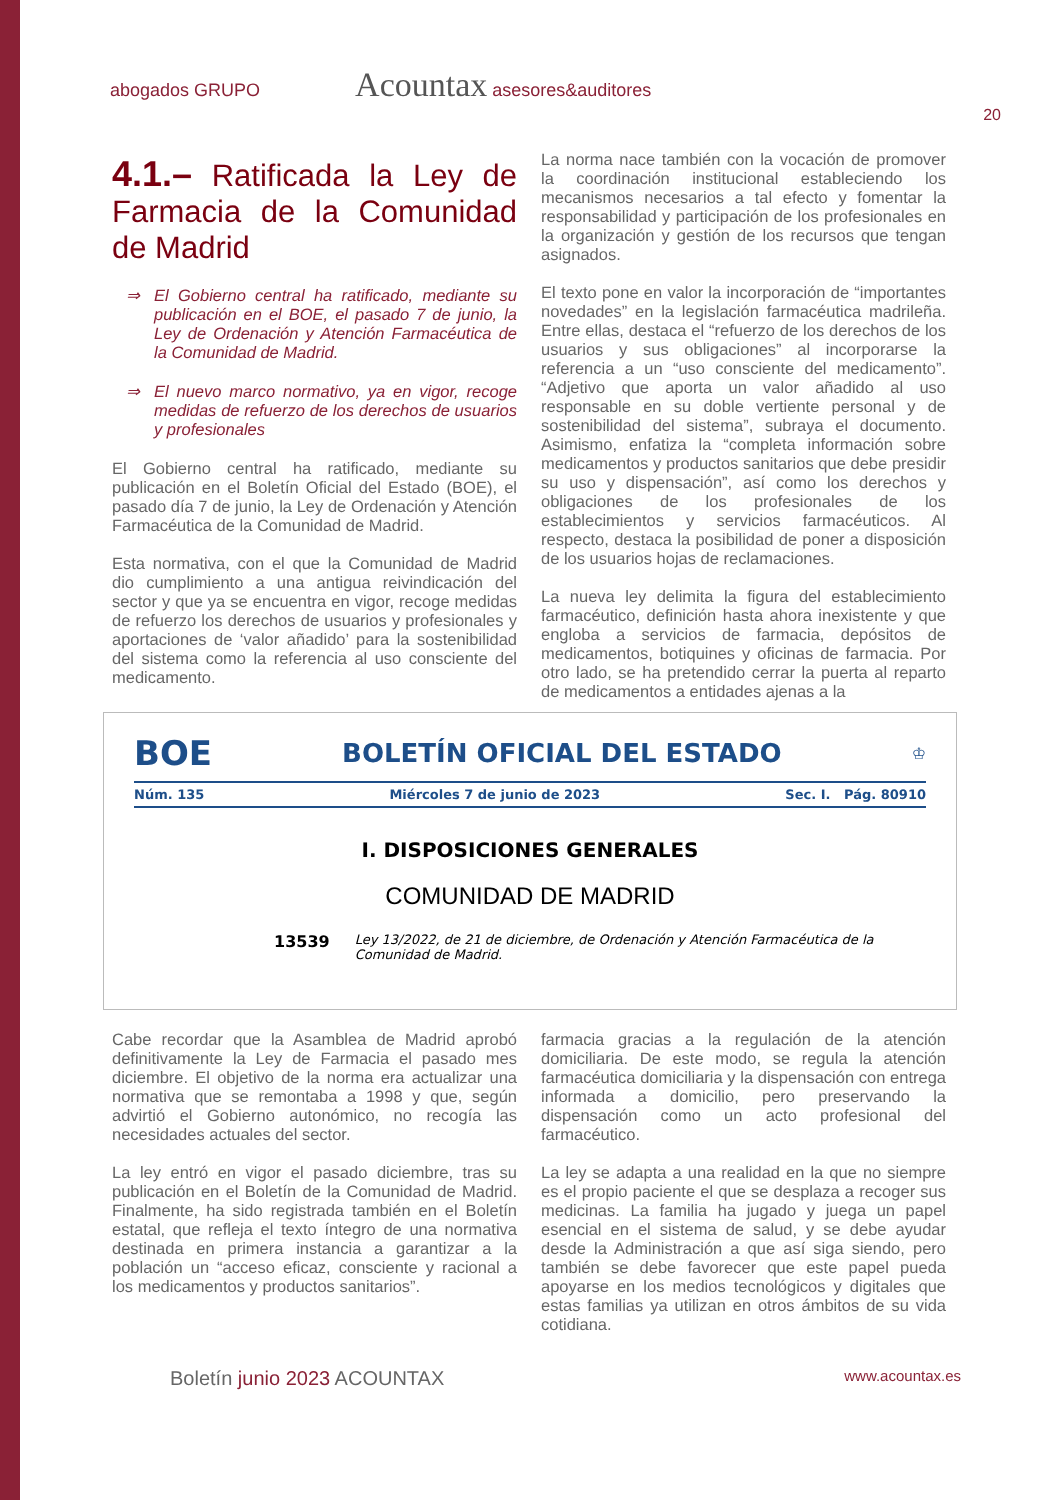abogados GRUPO Acountax asesores&auditores
20
4.1.– Ratificada la Ley de Farmacia de la Comunidad de Madrid
⇒ El Gobierno central ha ratificado, mediante su publicación en el BOE, el pasado 7 de junio, la Ley de Ordenación y Atención Farmacéutica de la Comunidad de Madrid.
⇒ El nuevo marco normativo, ya en vigor, recoge medidas de refuerzo de los derechos de usuarios y profesionales
El Gobierno central ha ratificado, mediante su publicación en el Boletín Oficial del Estado (BOE), el pasado día 7 de junio, la Ley de Ordenación y Atención Farmacéutica de la Comunidad de Madrid.
Esta normativa, con el que la Comunidad de Madrid dio cumplimiento a una antigua reivindicación del sector y que ya se encuentra en vigor, recoge medidas de refuerzo los derechos de usuarios y profesionales y aportaciones de ‘valor añadido’ para la sostenibilidad del sistema como la referencia al uso consciente del medicamento.
La norma nace también con la vocación de promover la coordinación institucional estableciendo los mecanismos necesarios a tal efecto y fomentar la responsabilidad y participación de los profesionales en la organización y gestión de los recursos que tengan asignados.
El texto pone en valor la incorporación de “importantes novedades” en la legislación farmacéutica madrileña. Entre ellas, destaca el “refuerzo de los derechos de los usuarios y sus obligaciones” al incorporarse la referencia a un “uso consciente del medicamento”. “Adjetivo que aporta un valor añadido al uso responsable en su doble vertiente personal y de sostenibilidad del sistema”, subraya el documento. Asimismo, enfatiza la “completa información sobre medicamentos y productos sanitarios que debe presidir su uso y dispensación”, así como los derechos y obligaciones de los profesionales de los establecimientos y servicios farmacéuticos. Al respecto, destaca la posibilidad de poner a disposición de los usuarios hojas de reclamaciones.
La nueva ley delimita la figura del establecimiento farmacéutico, definición hasta ahora inexistente y que engloba a servicios de farmacia, depósitos de medicamentos, botiquines y oficinas de farmacia. Por otro lado, se ha pretendido cerrar la puerta al reparto de medicamentos a entidades ajenas a la
BOE BOLETÍN OFICIAL DEL ESTADO ♔
Núm. 135 Miércoles 7 de junio de 2023 Sec. I. Pág. 80910
I. DISPOSICIONES GENERALES
COMUNIDAD DE MADRID
13539 Ley 13/2022, de 21 de diciembre, de Ordenación y Atención Farmacéutica de la Comunidad de Madrid.
Cabe recordar que la Asamblea de Madrid aprobó definitivamente la Ley de Farmacia el pasado mes diciembre. El objetivo de la norma era actualizar una normativa que se remontaba a 1998 y que, según advirtió el Gobierno autonómico, no recogía las necesidades actuales del sector.
La ley entró en vigor el pasado diciembre, tras su publicación en el Boletín de la Comunidad de Madrid. Finalmente, ha sido registrada también en el Boletín estatal, que refleja el texto íntegro de una normativa destinada en primera instancia a garantizar a la población un “acceso eficaz, consciente y racional a los medicamentos y productos sanitarios”.
farmacia gracias a la regulación de la atención domiciliaria. De este modo, se regula la atención farmacéutica domiciliaria y la dispensación con entrega informada a domicilio, pero preservando la dispensación como un acto profesional del farmacéutico.
La ley se adapta a una realidad en la que no siempre es el propio paciente el que se desplaza a recoger sus medicinas. La familia ha jugado y juega un papel esencial en el sistema de salud, y se debe ayudar desde la Administración a que así siga siendo, pero también se debe favorecer que este papel pueda apoyarse en los medios tecnológicos y digitales que estas familias ya utilizan en otros ámbitos de su vida cotidiana.
Boletín junio 2023 ACOUNTAX www.acountax.es